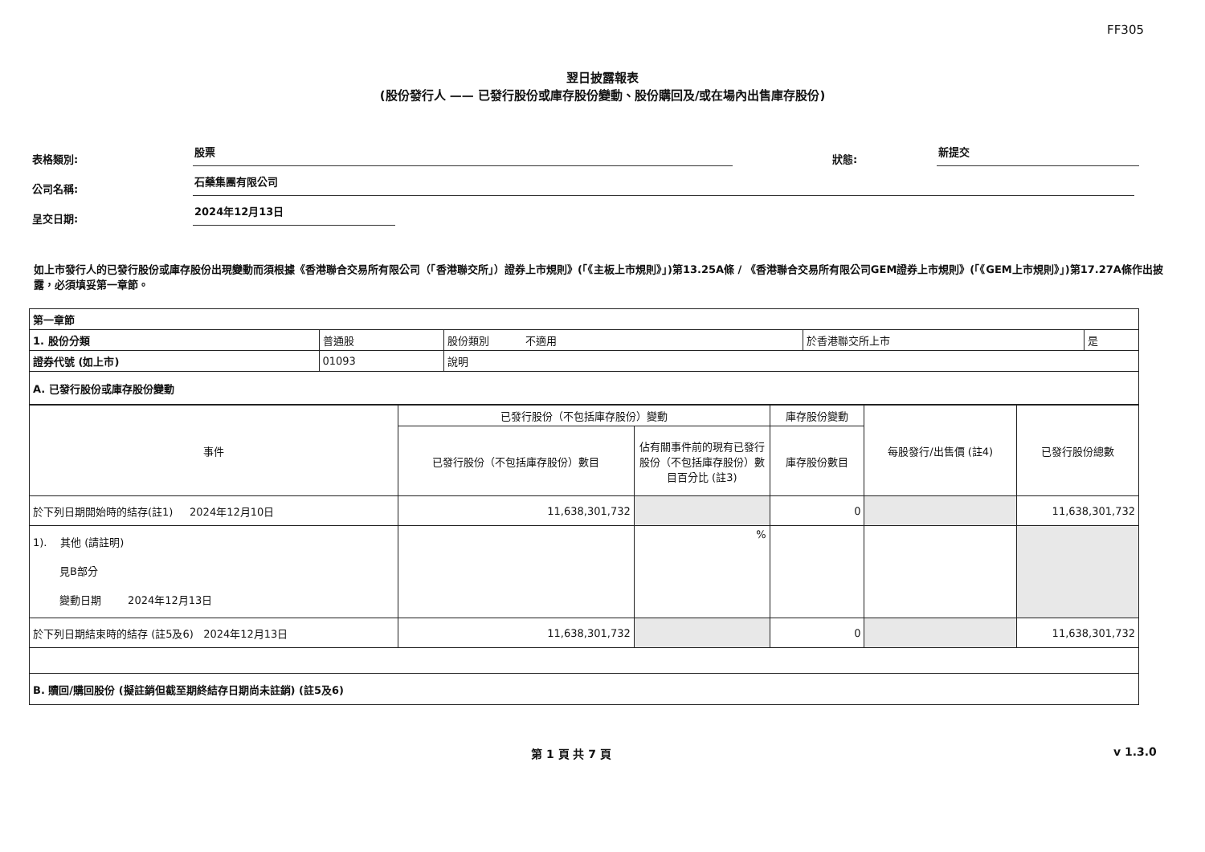FF305
翌日披露報表
(股份發行人 —— 已發行股份或庫存股份變動、股份購回及/或在場內出售庫存股份)
表格類別:
股票
狀態:
新提交
公司名稱:
石藥集團有限公司
呈交日期:
2024年12月13日
如上市發行人的已發行股份或庫存股份出現變動而須根據《香港聯合交易所有限公司（「香港聯交所」）證券上市規則》(「《主板上市規則》」)第13.25A條 / 《香港聯合交易所有限公司GEM證券上市規則》(「《GEM上市規則》」)第17.27A條作出披露，必須填妥第一章節。
| 第一章節 | | | | |
| 1. 股份分類 | 普通股 | 股份類別 不適用 | 於香港聯交所上市 | 是 |
| 證券代號 (如上市) | 01093 | 說明 | | |
| A. 已發行股份或庫存股份變動 | | | | |
| 事件 | 已發行股份（不包括庫存股份）變動 | | 庫存股份變動 | 每股發行/出售價 (註4) | 已發行股份總數 |
| --- | --- | --- | --- | --- | --- |
| | 已發行股份（不包括庫存股份）數目 | 佔有關事件前的現有已發行股份（不包括庫存股份）數目百分比 (註3) | 庫存股份數目 | | |
| 於下列日期開始時的結存(註1) 2024年12月10日 | 11,638,301,732 | | 0 | | 11,638,301,732 |
| 1). 其他 (請註明) 見B部分 變動日期 2024年12月13日 | | % | | | |
| 於下列日期結束時的結存 (註5及6) 2024年12月13日 | 11,638,301,732 | | 0 | | 11,638,301,732 |
| B. 贖回/購回股份 (擬註銷但截至期終結存日期尚未註銷) (註5及6) | | | | | |
第 1 頁 共 7 頁 v 1.3.0